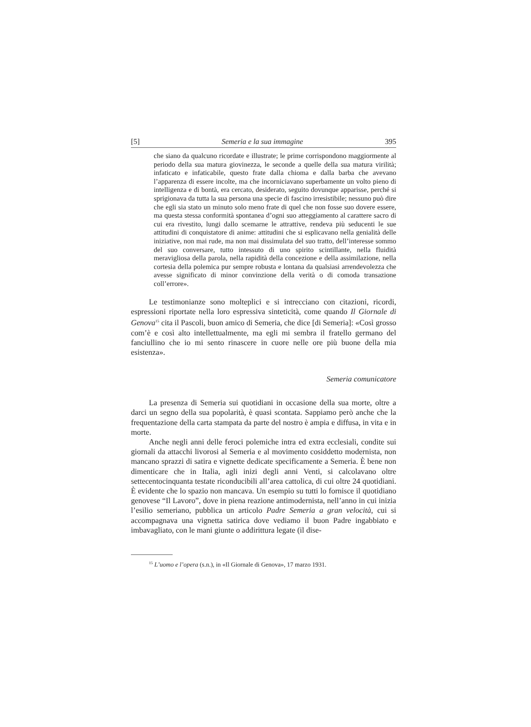[5] Semeria e la sua immagine 395
che siano da qualcuno ricordate e illustrate; le prime corrispondono maggiormente al periodo della sua matura giovinezza, le seconde a quelle della sua matura virilità; infaticato e infaticabile, questo frate dalla chioma e dalla barba che avevano l’apparenza di essere incolte, ma che incorniciavano superbamente un volto pieno di intelligenza e di bontà, era cercato, desiderato, seguito dovunque apparisse, perché si sprigionava da tutta la sua persona una specie di fascino irresistibile; nessuno può dire che egli sia stato un minuto solo meno frate di quel che non fosse suo dovere essere, ma questa stessa conformità spontanea d’ogni suo atteggiamento al carattere sacro di cui era rivestito, lungi dallo scemarne le attrattive, rendeva più seducenti le sue attitudini di conquistatore di anime: attitudini che si esplicavano nella genialità delle iniziative, non mai rude, ma non mai dissimulata del suo tratto, dell’interesse sommo del suo conversare, tutto intessuto di uno spirito scintillante, nella fluidità meravigliosa della parola, nella rapidità della concezione e della assimilazione, nella cortesia della polemica pur sempre robusta e lontana da qualsiasi arrendevolezza che avesse significato di minor convinzione della verità o di comoda transazione coll’errore».
Le testimonianze sono molteplici e si intrecciano con citazioni, ricordi, espressioni riportate nella loro espressiva sinteticità, come quando Il Giornale di Genova<sup>15</sup> cita il Pascoli, buon amico di Semeria, che dice [di Semeria]: «Così grosso com’è e così alto intellettualmente, ma egli mi sembra il fratello germano del fanciullino che io mi sento rinascere in cuore nelle ore più buone della mia esistenza».
Semeria comunicatore
La presenza di Semeria sui quotidiani in occasione della sua morte, oltre a darci un segno della sua popolarità, è quasi scontata. Sappiamo però anche che la frequentazione della carta stampata da parte del nostro è ampia e diffusa, in vita e in morte.
Anche negli anni delle feroci polemiche intra ed extra ecclesiali, condite sui giornali da attacchi livorosi al Semeria e al movimento cosiddetto modernista, non mancano sprazzi di satira e vignette dedicate specificamente a Semeria. È bene non dimenticare che in Italia, agli inizi degli anni Venti, si calcolavano oltre settecentocinquanta testate riconducibili all’area cattolica, di cui oltre 24 quotidiani. È evidente che lo spazio non mancava. Un esempio su tutti lo fornisce il quotidiano genovese “Il Lavoro”, dove in piena reazione antimodernista, nell’anno in cui inizia l’esilio semeriano, pubblica un articolo Padre Semeria a gran velocità, cui si accompagnava una vignetta satirica dove vediamo il buon Padre ingabbiato e imbavagliato, con le mani giunte o addirittura legate (il dise-
<sup>15</sup> L’uomo e l’opera (s.n.), in «Il Giornale di Genova», 17 marzo 1931.